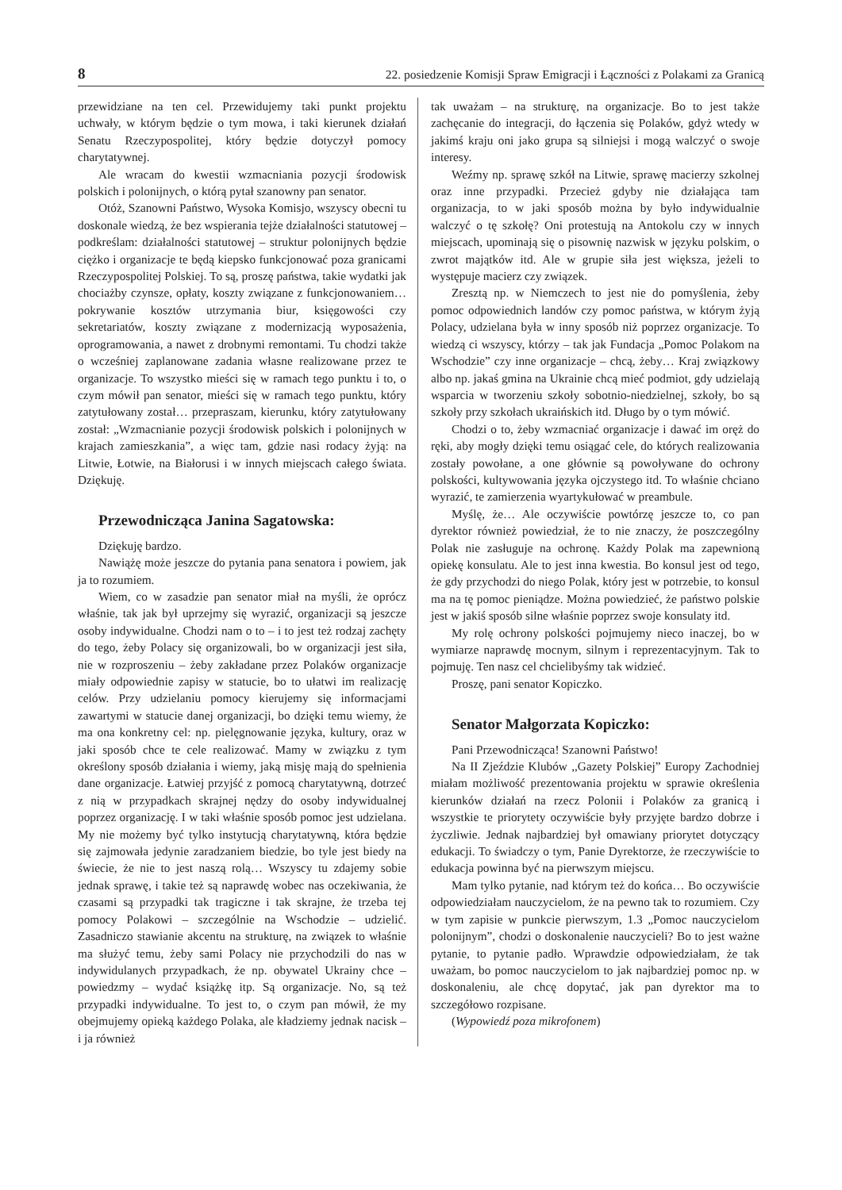8 22. posiedzenie Komisji Spraw Emigracji i Łączności z Polakami za Granicą
przewidziane na ten cel. Przewidujemy taki punkt projektu uchwały, w którym będzie o tym mowa, i taki kierunek działań Senatu Rzeczypospolitej, który będzie dotyczył pomocy charytatywnej.
Ale wracam do kwestii wzmacniania pozycji środowisk polskich i polonijnych, o którą pytał szanowny pan senator.
Otóż, Szanowni Państwo, Wysoka Komisjo, wszyscy obecni tu doskonale wiedzą, że bez wspierania tejże działalności statutowej – podkreślam: działalności statutowej – struktur polonijnych będzie ciężko i organizacje te będą kiepsko funkcjonować poza granicami Rzeczypospolitej Polskiej. To są, proszę państwa, takie wydatki jak chociażby czynsze, opłaty, koszty związane z funkcjonowaniem… pokrywanie kosztów utrzymania biur, księgowości czy sekretariatów, koszty związane z modernizacją wyposażenia, oprogramowania, a nawet z drobnymi remontami. Tu chodzi także o wcześniej zaplanowane zadania własne realizowane przez te organizacje. To wszystko mieści się w ramach tego punktu i to, o czym mówił pan senator, mieści się w ramach tego punktu, który zatytułowany został… przepraszam, kierunku, który zatytułowany został: „Wzmacnianie pozycji środowisk polskich i polonijnych w krajach zamieszkania”, a więc tam, gdzie nasi rodacy żyją: na Litwie, Łotwie, na Białorusi i w innych miejscach całego świata. Dziękuję.
Przewodnicząca Janina Sagatowska:
Dziękuję bardzo.
Nawiążę może jeszcze do pytania pana senatora i powiem, jak ja to rozumiem.
Wiem, co w zasadzie pan senator miał na myśli, że oprócz właśnie, tak jak był uprzejmy się wyrazić, organizacji są jeszcze osoby indywidualne. Chodzi nam o to – i to jest też rodzaj zachęty do tego, żeby Polacy się organizowali, bo w organizacji jest siła, nie w rozproszeniu – żeby zakładane przez Polaków organizacje miały odpowiednie zapisy w statucie, bo to ułatwi im realizację celów. Przy udzielaniu pomocy kierujemy się informacjami zawartymi w statucie danej organizacji, bo dzięki temu wiemy, że ma ona konkretny cel: np. pielęgnowanie języka, kultury, oraz w jaki sposób chce te cele realizować. Mamy w związku z tym określony sposób działania i wiemy, jaką misję mają do spełnienia dane organizacje. Łatwiej przyjść z pomocą charytatywną, dotrzeć z nią w przypadkach skrajnej nędzy do osoby indywidualnej poprzez organizację. I w taki właśnie sposób pomoc jest udzielana. My nie możemy być tylko instytucją charytatywną, która będzie się zajmowała jedynie zaradzaniem biedzie, bo tyle jest biedy na świecie, że nie to jest naszą rolą… Wszyscy tu zdajemy sobie jednak sprawę, i takie też są naprawdę wobec nas oczekiwania, że czasami są przypadki tak tragiczne i tak skrajne, że trzeba tej pomocy Polakowi – szczególnie na Wschodzie – udzielić. Zasadniczo stawianie akcentu na strukturę, na związek to właśnie ma służyć temu, żeby sami Polacy nie przychodzili do nas w indywidulanych przypadkach, że np. obywatel Ukrainy chce – powiedzmy – wydać książkę itp. Są organizacje. No, są też przypadki indywidualne. To jest to, o czym pan mówił, że my obejmujemy opieką każdego Polaka, ale kładziemy jednak nacisk – i ja również
tak uważam – na strukturę, na organizacje. Bo to jest także zachęcanie do integracji, do łączenia się Polaków, gdyż wtedy w jakimś kraju oni jako grupa są silniejsi i mogą walczyć o swoje interesy.
Weźmy np. sprawę szkół na Litwie, sprawę macierzy szkolnej oraz inne przypadki. Przecież gdyby nie działająca tam organizacja, to w jaki sposób można by było indywidualnie walczyć o tę szkołę? Oni protestują na Antokolu czy w innych miejscach, upominają się o pisownię nazwisk w języku polskim, o zwrot majątków itd. Ale w grupie siła jest większa, jeżeli to występuje macierz czy związek.
Zresztą np. w Niemczech to jest nie do pomyślenia, żeby pomoc odpowiednich landów czy pomoc państwa, w którym żyją Polacy, udzielana była w inny sposób niż poprzez organizacje. To wiedzą ci wszyscy, którzy – tak jak Fundacja „Pomoc Polakom na Wschodzie” czy inne organizacje – chcą, żeby… Kraj związkowy albo np. jakaś gmina na Ukrainie chcą mieć podmiot, gdy udzielają wsparcia w tworzeniu szkoły sobotnio-niedzielnej, szkoły, bo są szkoły przy szkołach ukraińskich itd. Długo by o tym mówić.
Chodzi o to, żeby wzmacniać organizacje i dawać im oręż do ręki, aby mogły dzięki temu osiągać cele, do których realizowania zostały powołane, a one głównie są powoływane do ochrony polskości, kultywowania języka ojczystego itd. To właśnie chciano wyrazić, te zamierzenia wyartykułować w preambule.
Myślę, że… Ale oczywiście powtórzę jeszcze to, co pan dyrektor również powiedział, że to nie znaczy, że poszczególny Polak nie zasługuje na ochronę. Każdy Polak ma zapewnioną opiekę konsulatu. Ale to jest inna kwestia. Bo konsul jest od tego, że gdy przychodzi do niego Polak, który jest w potrzebie, to konsul ma na tę pomoc pieniądze. Można powiedzieć, że państwo polskie jest w jakiś sposób silne właśnie poprzez swoje konsulaty itd.
My rolę ochrony polskości pojmujemy nieco inaczej, bo w wymiarze naprawdę mocnym, silnym i reprezentacyjnym. Tak to pojmuję. Ten nasz cel chcielibyśmy tak widzieć.
Proszę, pani senator Kopiczko.
Senator Małgorzata Kopiczko:
Pani Przewodnicząca! Szanowni Państwo!
Na II Zjeździe Klubów ,,Gazety Polskiej” Europy Zachodniej miałam możliwość prezentowania projektu w sprawie określenia kierunków działań na rzecz Polonii i Polaków za granicą i wszystkie te priorytety oczywiście były przyjęte bardzo dobrze i życzliwie. Jednak najbardziej był omawiany priorytet dotyczący edukacji. To świadczy o tym, Panie Dyrektorze, że rzeczywiście to edukacja powinna być na pierwszym miejscu.
Mam tylko pytanie, nad którym też do końca… Bo oczywiście odpowiedziałam nauczycielom, że na pewno tak to rozumiem. Czy w tym zapisie w punkcie pierwszym, 1.3 „Pomoc nauczycielom polonijnym”, chodzi o doskonalenie nauczycieli? Bo to jest ważne pytanie, to pytanie padło. Wprawdzie odpowiedziałam, że tak uważam, bo pomoc nauczycielom to jak najbardziej pomoc np. w doskonaleniu, ale chcę dopytać, jak pan dyrektor ma to szczegółowo rozpisane.
(Wypowiedź poza mikrofonem)